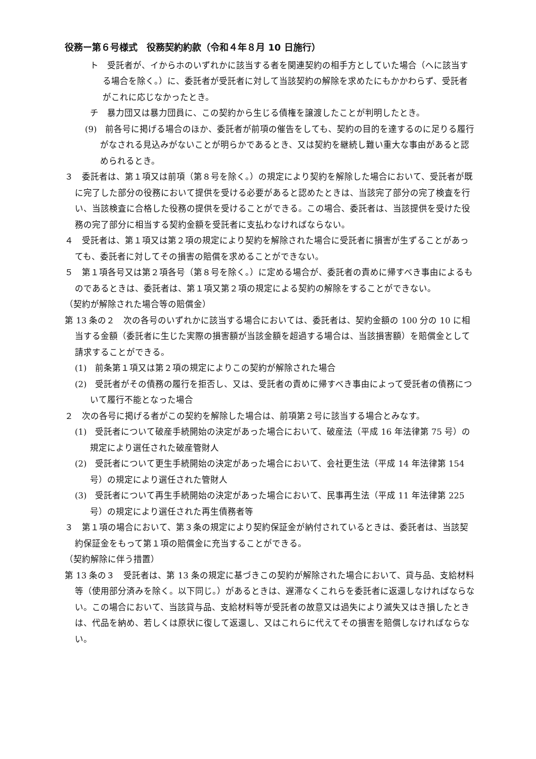役務ー第６号様式　役務契約約款（令和４年８月 10 日施行）
ト　受託者が、イからホのいずれかに該当する者を関連契約の相手方としていた場合（へに該当する場合を除く。）に、委託者が受託者に対して当該契約の解除を求めたにもかかわらず、受託者がこれに応じなかったとき。
チ　暴力団又は暴力団員に、この契約から生じる債権を譲渡したことが判明したとき。
(9)　前各号に掲げる場合のほか、委託者が前項の催告をしても、契約の目的を達するのに足りる履行がなされる見込みがないことが明らかであるとき、又は契約を継続し難い重大な事由があると認められるとき。
３　委託者は、第１項又は前項（第８号を除く。）の規定により契約を解除した場合において、受託者が既に完了した部分の役務において提供を受ける必要があると認めたときは、当該完了部分の完了検査を行い、当該検査に合格した役務の提供を受けることができる。この場合、委託者は、当該提供を受けた役務の完了部分に相当する契約金額を受託者に支払わなければならない。
４　受託者は、第１項又は第２項の規定により契約を解除された場合に受託者に損害が生ずることがあっても、委託者に対してその損害の賠償を求めることができない。
５　第１項各号又は第２項各号（第８号を除く。）に定める場合が、委託者の責めに帰すべき事由によるものであるときは、委託者は、第１項又第２項の規定による契約の解除をすることができない。
（契約が解除された場合等の賠償金）
第 13 条の２　次の各号のいずれかに該当する場合においては、委託者は、契約金額の 100 分の 10 に相当する金額（委託者に生じた実際の損害額が当該金額を超過する場合は、当該損害額）を賠償金として請求することができる。
(1)　前条第１項又は第２項の規定によりこの契約が解除された場合
(2)　受託者がその債務の履行を拒否し、又は、受託者の責めに帰すべき事由によって受託者の債務について履行不能となった場合
２　次の各号に掲げる者がこの契約を解除した場合は、前項第２号に該当する場合とみなす。
(1)　受託者について破産手続開始の決定があった場合において、破産法（平成 16 年法律第 75 号）の規定により選任された破産管財人
(2)　受託者について更生手続開始の決定があった場合において、会社更生法（平成 14 年法律第 154 号）の規定により選任された管財人
(3)　受託者について再生手続開始の決定があった場合において、民事再生法（平成 11 年法律第 225 号）の規定により選任された再生債務者等
３　第１項の場合において、第３条の規定により契約保証金が納付されているときは、委託者は、当該契約保証金をもって第１項の賠償金に充当することができる。
（契約解除に伴う措置）
第 13 条の３　受託者は、第 13 条の規定に基づきこの契約が解除された場合において、貸与品、支給材料等（使用部分済みを除く。以下同じ。）があるときは、遅滞なくこれらを委託者に返還しなければならない。この場合において、当該貸与品、支給材料等が受託者の故意又は過失により滅失又はき損したときは、代品を納め、若しくは原状に復して返還し、又はこれらに代えてその損害を賠償しなければならない。